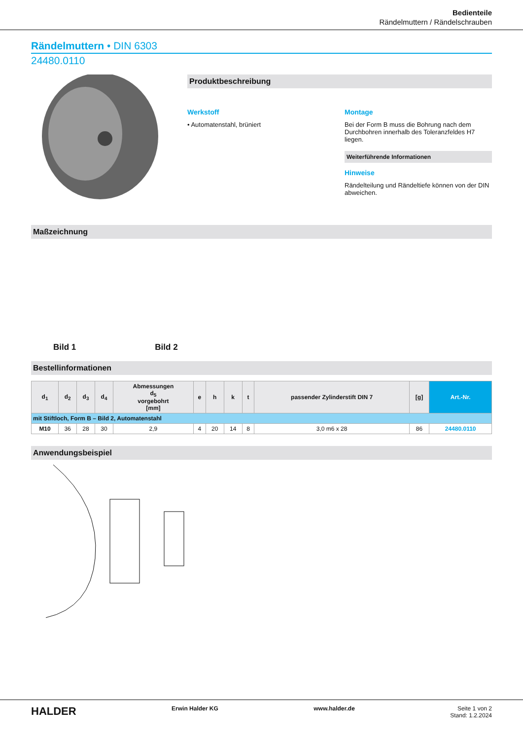Bedienteile
Rändelmuttern / Rändelschrauben
Rändelmuttern • DIN 6303
24480.0110
Produktbeschreibung
Werkstoff
• Automatenstahl, brüniert
Montage
Bei der Form B muss die Bohrung nach dem Durchbohren innerhalb des Toleranzfeldes H7 liegen.
Weiterführende Informationen
Hinweise
Rändelteilung und Rändeltiefe können von der DIN abweichen.
Maßzeichnung
Bild 1
Bild 2
Bestellinformationen
| d<sub>1</sub> | d<sub>2</sub> | d<sub>3</sub> | d<sub>4</sub> | Abmessungen d<sub>5</sub> vorgebohrt [mm] | e | h | k | t | passender Zylinderstift DIN 7 | [g] | Art.-Nr. |
| --- | --- | --- | --- | --- | --- | --- | --- | --- | --- | --- | --- |
| mit Stiftloch, Form B – Bild 2, Automatenstahl | | | | | | | | | | | |
| M10 | 36 | 28 | 30 | 2,9 | 4 | 20 | 14 | 8 | 3,0 m6 x 28 | 86 | 24480.0110 |
Anwendungsbeispiel
HALDER Erwin Halder KG www.halder.de Seite 1 von 2
Stand: 1.2.2024